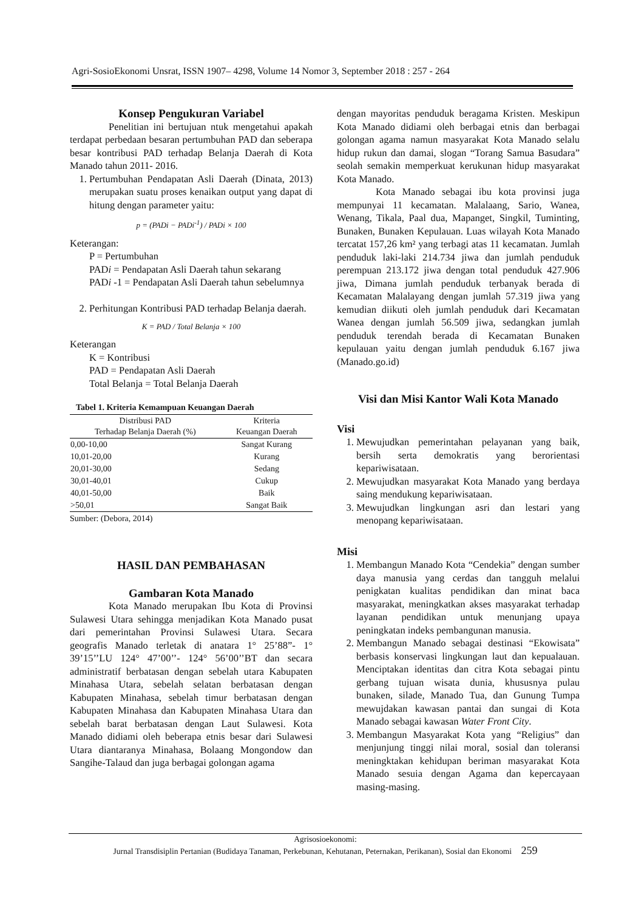Agri-SosioEkonomi Unsrat, ISSN 1907– 4298, Volume 14 Nomor 3, September 2018 : 257 - 264
Konsep Pengukuran Variabel
Penelitian ini bertujuan ntuk mengetahui apakah terdapat perbedaan besaran pertumbuhan PAD dan seberapa besar kontribusi PAD terhadap Belanja Daerah di Kota Manado tahun 2011- 2016.
1. Pertumbuhan Pendapatan Asli Daerah (Dinata, 2013) merupakan suatu proses kenaikan output yang dapat di hitung dengan parameter yaitu:
p = (PADi − PADi<sup>-1</sup>) / PADi × 100
Keterangan:
P = Pertumbuhan
PADi = Pendapatan Asli Daerah tahun sekarang
PADi -1 = Pendapatan Asli Daerah tahun sebelumnya
2. Perhitungan Kontribusi PAD terhadap Belanja daerah.
K = PAD / Total Belanja × 100
Keterangan
K = Kontribusi
PAD = Pendapatan Asli Daerah
Total Belanja = Total Belanja Daerah
Tabel 1. Kriteria Kemampuan Keuangan Daerah
| Distribusi PAD Terhadap Belanja Daerah (%) | Kriteria Keuangan Daerah |
| --- | --- |
| 0,00-10,00 | Sangat Kurang |
| 10,01-20,00 | Kurang |
| 20,01-30,00 | Sedang |
| 30,01-40,01 | Cukup |
| 40,01-50,00 | Baik |
| >50,01 | Sangat Baik |
Sumber: (Debora, 2014)
HASIL DAN PEMBAHASAN
Gambaran Kota Manado
Kota Manado merupakan Ibu Kota di Provinsi Sulawesi Utara sehingga menjadikan Kota Manado pusat dari pemerintahan Provinsi Sulawesi Utara. Secara geografis Manado terletak di anatara 1° 25’88”- 1° 39’15’’LU 124° 47’00’’- 124° 56’00’’BT dan secara administratif berbatasan dengan sebelah utara Kabupaten Minahasa Utara, sebelah selatan berbatasan dengan Kabupaten Minahasa, sebelah timur berbatasan dengan Kabupaten Minahasa dan Kabupaten Minahasa Utara dan sebelah barat berbatasan dengan Laut Sulawesi. Kota Manado didiami oleh beberapa etnis besar dari Sulawesi Utara diantaranya Minahasa, Bolaang Mongondow dan Sangihe-Talaud dan juga berbagai golongan agama
dengan mayoritas penduduk beragama Kristen. Meskipun Kota Manado didiami oleh berbagai etnis dan berbagai golongan agama namun masyarakat Kota Manado selalu hidup rukun dan damai, slogan “Torang Samua Basudara” seolah semakin memperkuat kerukunan hidup masyarakat Kota Manado.
Kota Manado sebagai ibu kota provinsi juga mempunyai 11 kecamatan. Malalaang, Sario, Wanea, Wenang, Tikala, Paal dua, Mapanget, Singkil, Tuminting, Bunaken, Bunaken Kepulauan. Luas wilayah Kota Manado tercatat 157,26 km² yang terbagi atas 11 kecamatan. Jumlah penduduk laki-laki 214.734 jiwa dan jumlah penduduk perempuan 213.172 jiwa dengan total penduduk 427.906 jiwa, Dimana jumlah penduduk terbanyak berada di Kecamatan Malalayang dengan jumlah 57.319 jiwa yang kemudian diikuti oleh jumlah penduduk dari Kecamatan Wanea dengan jumlah 56.509 jiwa, sedangkan jumlah penduduk terendah berada di Kecamatan Bunaken kepulauan yaitu dengan jumlah penduduk 6.167 jiwa (Manado.go.id)
Visi dan Misi Kantor Wali Kota Manado
Visi
1. Mewujudkan pemerintahan pelayanan yang baik, bersih serta demokratis yang berorientasi kepariwisataan.
2. Mewujudkan masyarakat Kota Manado yang berdaya saing mendukung kepariwisataan.
3. Mewujudkan lingkungan asri dan lestari yang menopang kepariwisataan.
Misi
1. Membangun Manado Kota “Cendekia” dengan sumber daya manusia yang cerdas dan tangguh melalui penigkatan kualitas pendidikan dan minat baca masyarakat, meningkatkan akses masyarakat terhadap layanan pendidikan untuk menunjang upaya peningkatan indeks pembangunan manusia.
2. Membangun Manado sebagai destinasi “Ekowisata” berbasis konservasi lingkungan laut dan kepualauan. Menciptakan identitas dan citra Kota sebagai pintu gerbang tujuan wisata dunia, khususnya pulau bunaken, silade, Manado Tua, dan Gunung Tumpa mewujdakan kawasan pantai dan sungai di Kota Manado sebagai kawasan Water Front City.
3. Membangun Masyarakat Kota yang “Religius” dan menjunjung tinggi nilai moral, sosial dan toleransi meningktakan kehidupan beriman masyarakat Kota Manado sesuia dengan Agama dan kepercayaan masing-masing.
Agrisosioekonomi:
Jurnal Transdisiplin Pertanian (Budidaya Tanaman, Perkebunan, Kehutanan, Peternakan, Perikanan), Sosial dan Ekonomi 259